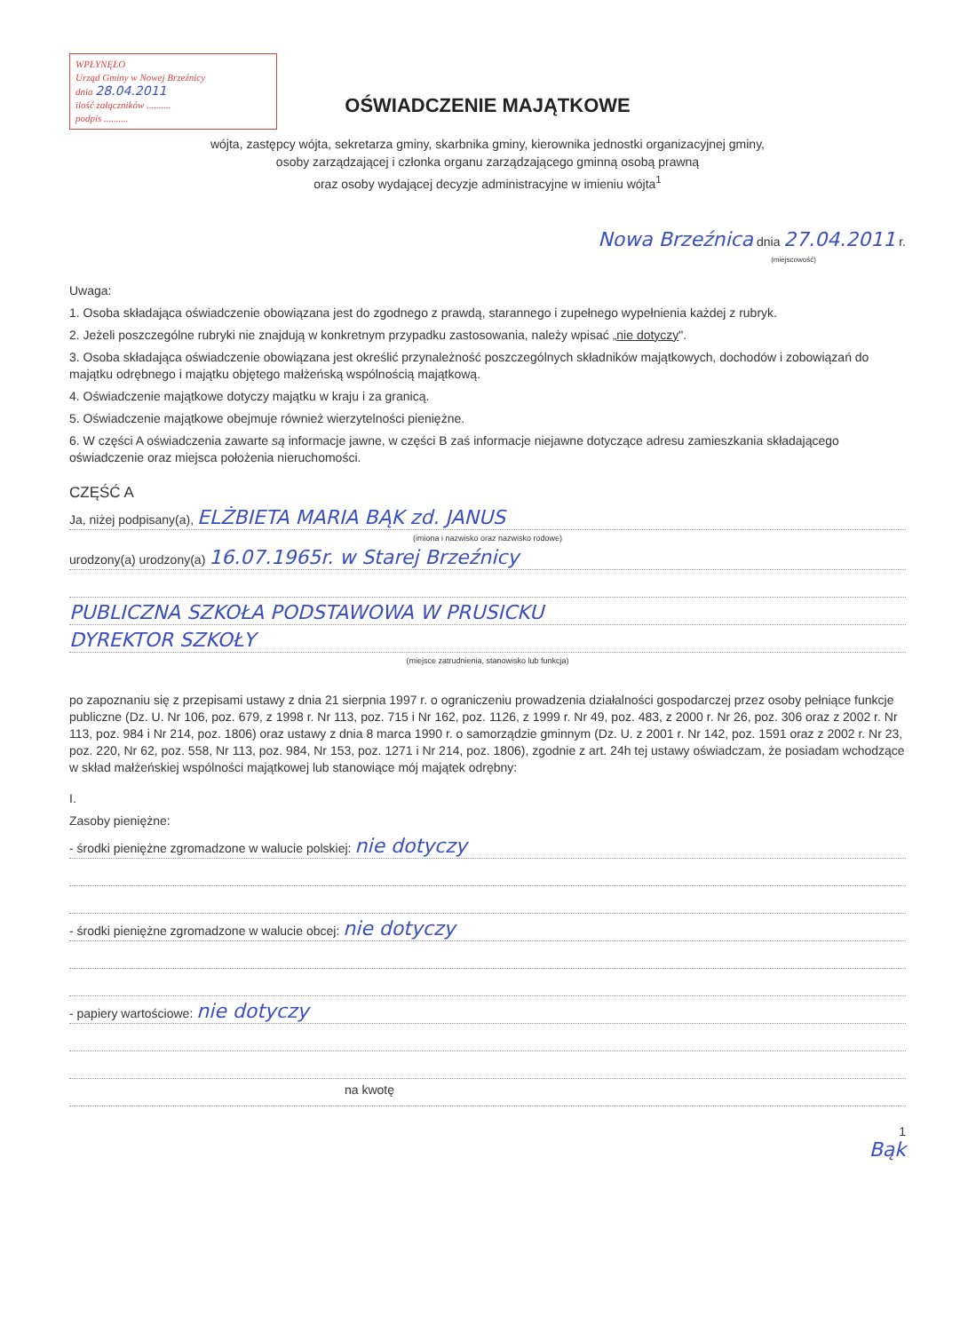WPŁYNĘŁO
Urząd Gminy w Nowej Brzeźnicy
dnia 28.04.2011
ilość załączników ..........
podpis ..........
OŚWIADCZENIE MAJĄTKOWE
wójta, zastępcy wójta, sekretarza gminy, skarbnika gminy, kierownika jednostki organizacyjnej gminy,
osoby zarządzającej i członka organu zarządzającego gminną osobą prawną
oraz osoby wydającej decyzje administracyjne w imieniu wójta<sup>1</sup>
Nowa Brzeźnica dnia 27.04.2011 r.
(miejscowość)
Uwaga:
1. Osoba składająca oświadczenie obowiązana jest do zgodnego z prawdą, starannego i zupełnego wypełnienia każdej z rubryk.
2. Jeżeli poszczególne rubryki nie znajdują w konkretnym przypadku zastosowania, należy wpisać „nie dotyczy".
3. Osoba składająca oświadczenie obowiązana jest określić przynależność poszczególnych składników majątkowych, dochodów i zobowiązań do majątku odrębnego i majątku objętego małżeńską wspólnością majątkową.
4. Oświadczenie majątkowe dotyczy majątku w kraju i za granicą.
5. Oświadczenie majątkowe obejmuje również wierzytelności pieniężne.
6. W części A oświadczenia zawarte są informacje jawne, w części B zaś informacje niejawne dotyczące adresu zamieszkania składającego oświadczenie oraz miejsca położenia nieruchomości.
CZĘŚĆ A
Ja, niżej podpisany(a), ELŻBIETA MARIA BĄK zd. JANUS
(imiona i nazwisko oraz nazwisko rodowe)
urodzony(a) urodzony(a) 16.07.1965r. w Starej Brzeźnicy
PUBLICZNA SZKOŁA PODSTAWOWA W PRUSICKU
DYREKTOR SZKOŁY
(miejsce zatrudnienia, stanowisko lub funkcja)
po zapoznaniu się z przepisami ustawy z dnia 21 sierpnia 1997 r. o ograniczeniu prowadzenia działalności gospodarczej przez osoby pełniące funkcje publiczne (Dz. U. Nr 106, poz. 679, z 1998 r. Nr 113, poz. 715 i Nr 162, poz. 1126, z 1999 r. Nr 49, poz. 483, z 2000 r. Nr 26, poz. 306 oraz z 2002 r. Nr 113, poz. 984 i Nr 214, poz. 1806) oraz ustawy z dnia 8 marca 1990 r. o samorządzie gminnym (Dz. U. z 2001 r. Nr 142, poz. 1591 oraz z 2002 r. Nr 23, poz. 220, Nr 62, poz. 558, Nr 113, poz. 984, Nr 153, poz. 1271 i Nr 214, poz. 1806), zgodnie z art. 24h tej ustawy oświadczam, że posiadam wchodzące w skład małżeńskiej wspólności majątkowej lub stanowiące mój majątek odrębny:
I.
Zasoby pieniężne:
- środki pieniężne zgromadzone w walucie polskiej: nie dotyczy
- środki pieniężne zgromadzone w walucie obcej: nie dotyczy
- papiery wartościowe: nie dotyczy
na kwotę
1
Bąk